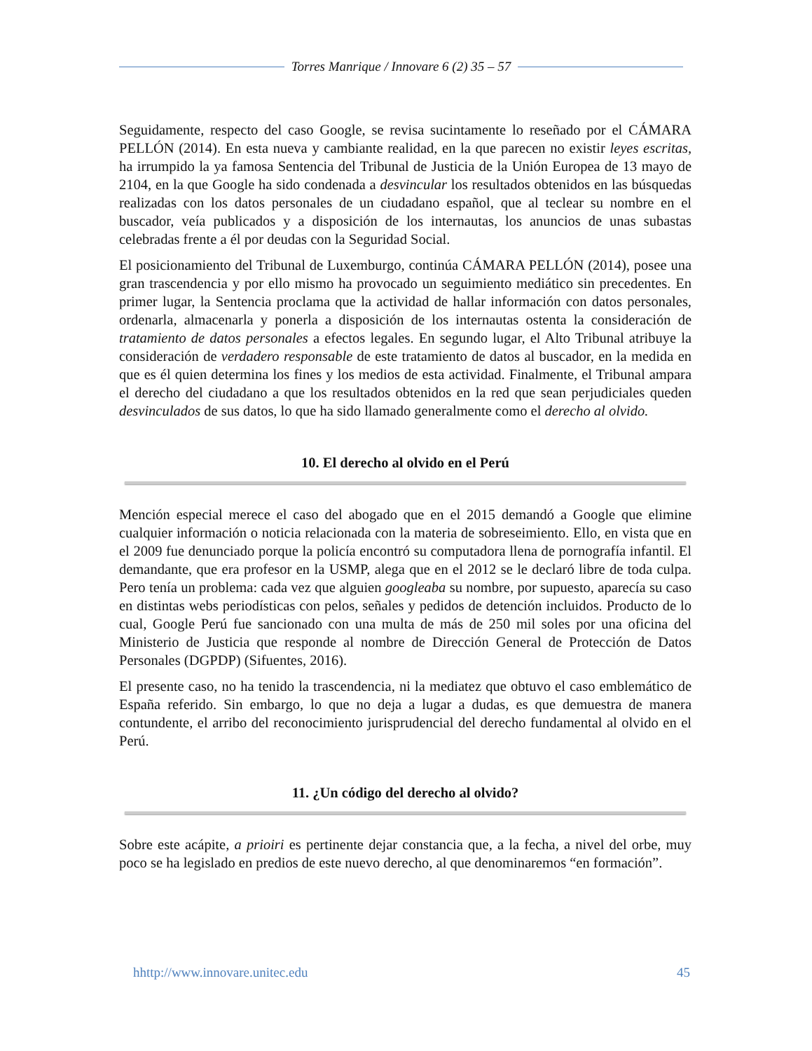Torres Manrique / Innovare 6 (2) 35 – 57
Seguidamente, respecto del caso Google, se revisa sucintamente lo reseñado por el CÁMARA PELLÓN (2014). En esta nueva y cambiante realidad, en la que parecen no existir leyes escritas, ha irrumpido la ya famosa Sentencia del Tribunal de Justicia de la Unión Europea de 13 mayo de 2104, en la que Google ha sido condenada a desvincular los resultados obtenidos en las búsquedas realizadas con los datos personales de un ciudadano español, que al teclear su nombre en el buscador, veía publicados y a disposición de los internautas, los anuncios de unas subastas celebradas frente a él por deudas con la Seguridad Social.
El posicionamiento del Tribunal de Luxemburgo, continúa CÁMARA PELLÓN (2014), posee una gran trascendencia y por ello mismo ha provocado un seguimiento mediático sin precedentes. En primer lugar, la Sentencia proclama que la actividad de hallar información con datos personales, ordenarla, almacenarla y ponerla a disposición de los internautas ostenta la consideración de tratamiento de datos personales a efectos legales. En segundo lugar, el Alto Tribunal atribuye la consideración de verdadero responsable de este tratamiento de datos al buscador, en la medida en que es él quien determina los fines y los medios de esta actividad. Finalmente, el Tribunal ampara el derecho del ciudadano a que los resultados obtenidos en la red que sean perjudiciales queden desvinculados de sus datos, lo que ha sido llamado generalmente como el derecho al olvido.
10. El derecho al olvido en el Perú
Mención especial merece el caso del abogado que en el 2015 demandó a Google que elimine cualquier información o noticia relacionada con la materia de sobreseimiento. Ello, en vista que en el 2009 fue denunciado porque la policía encontró su computadora llena de pornografía infantil. El demandante, que era profesor en la USMP, alega que en el 2012 se le declaró libre de toda culpa. Pero tenía un problema: cada vez que alguien googleaba su nombre, por supuesto, aparecía su caso en distintas webs periodísticas con pelos, señales y pedidos de detención incluidos. Producto de lo cual, Google Perú fue sancionado con una multa de más de 250 mil soles por una oficina del Ministerio de Justicia que responde al nombre de Dirección General de Protección de Datos Personales (DGPDP) (Sifuentes, 2016).
El presente caso, no ha tenido la trascendencia, ni la mediatez que obtuvo el caso emblemático de España referido. Sin embargo, lo que no deja a lugar a dudas, es que demuestra de manera contundente, el arribo del reconocimiento jurisprudencial del derecho fundamental al olvido en el Perú.
11. ¿Un código del derecho al olvido?
Sobre este acápite, a prioiri es pertinente dejar constancia que, a la fecha, a nivel del orbe, muy poco se ha legislado en predios de este nuevo derecho, al que denominaremos “en formación”.
hhttp://www.innovare.unitec.edu 45